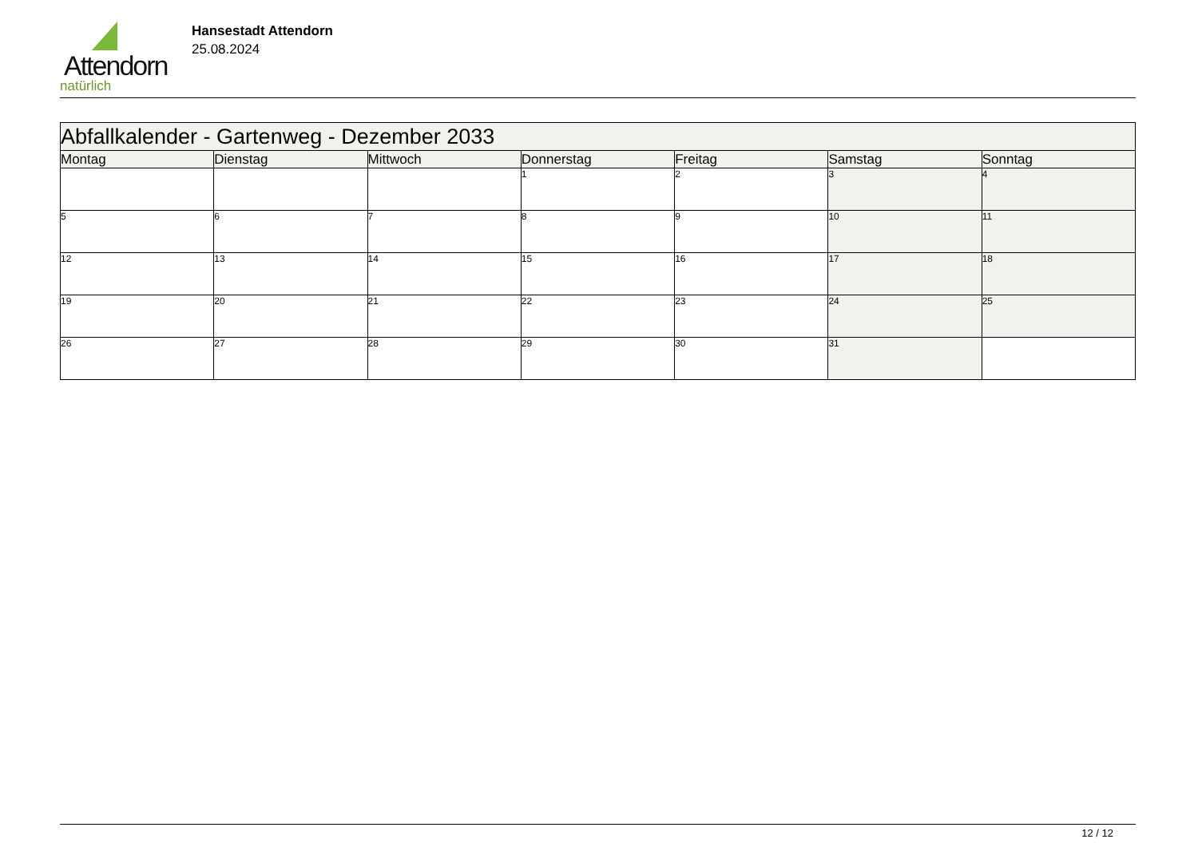Attendorn
natürlich
Hansestadt Attendorn
25.08.2024
| Abfallkalender - Gartenweg - Dezember 2033 | | | | | | |
| Montag | Dienstag | Mittwoch | Donnerstag | Freitag | Samstag | Sonntag |
| | | | 1 | 2 | 3 | 4 |
| 5 | 6 | 7 | 8 | 9 | 10 | 11 |
| 12 | 13 | 14 | 15 | 16 | 17 | 18 |
| 19 | 20 | 21 | 22 | 23 | 24 | 25 |
| 26 | 27 | 28 | 29 | 30 | 31 | |
12 / 12